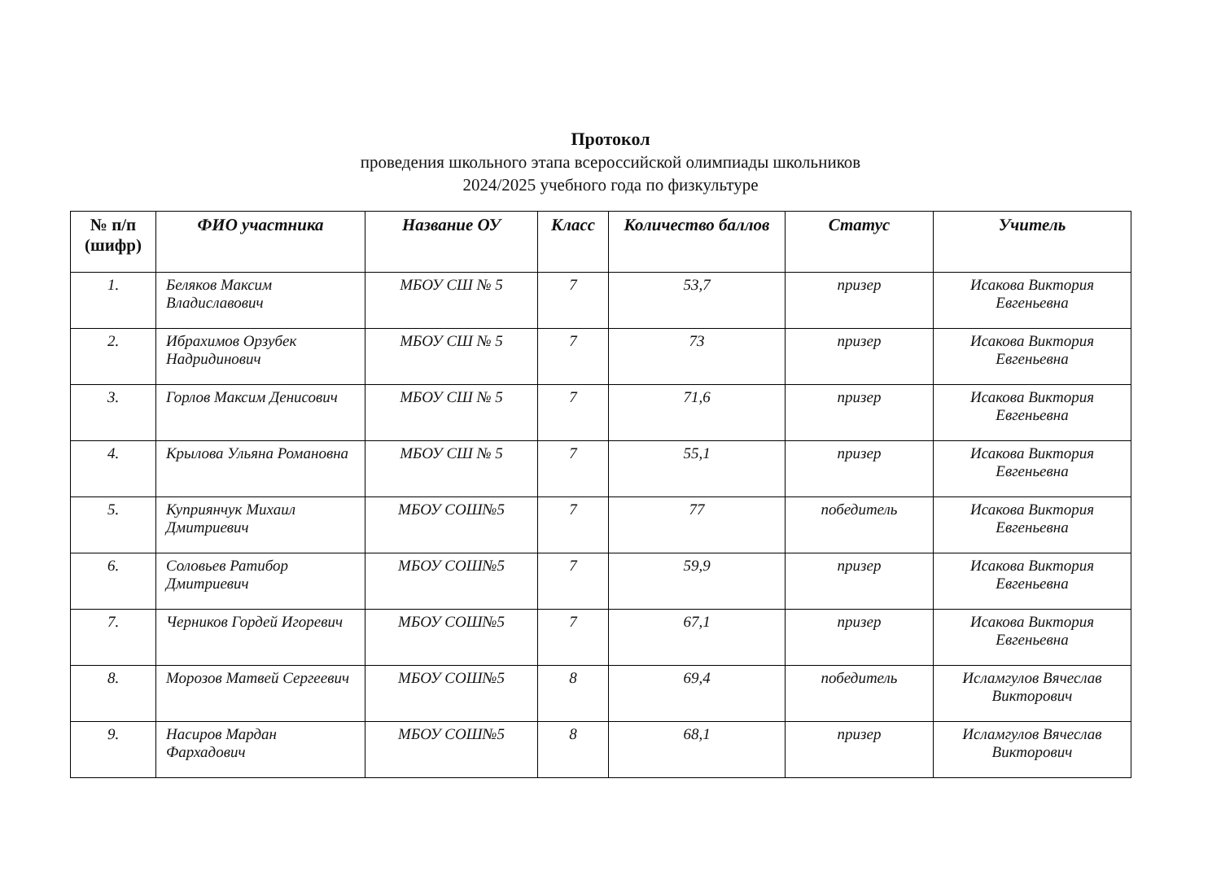Протокол
проведения школьного этапа всероссийской олимпиады школьников
2024/2025 учебного года по физкультуре
| № п/п (шифр) | ФИО участника | Название ОУ | Класс | Количество баллов | Статус | Учитель |
| --- | --- | --- | --- | --- | --- | --- |
| 1. | Беляков Максим Владиславович | МБОУ СШ № 5 | 7 | 53,7 | призер | Исакова Виктория Евгеньевна |
| 2. | Ибрахимов Орзубек Надридинович | МБОУ СШ № 5 | 7 | 73 | призер | Исакова Виктория Евгеньевна |
| 3. | Горлов Максим Денисович | МБОУ СШ № 5 | 7 | 71,6 | призер | Исакова Виктория Евгеньевна |
| 4. | Крылова Ульяна Романовна | МБОУ СШ № 5 | 7 | 55,1 | призер | Исакова Виктория Евгеньевна |
| 5. | Куприянчук Михаил Дмитриевич | МБОУ СОШ№5 | 7 | 77 | победитель | Исакова Виктория Евгеньевна |
| 6. | Соловьев Ратибор Дмитриевич | МБОУ СОШ№5 | 7 | 59,9 | призер | Исакова Виктория Евгеньевна |
| 7. | Черников Гордей Игоревич | МБОУ СОШ№5 | 7 | 67,1 | призер | Исакова Виктория Евгеньевна |
| 8. | Морозов Матвей Сергеевич | МБОУ СОШ№5 | 8 | 69,4 | победитель | Исламгулов Вячеслав Викторович |
| 9. | Насиров Мардан Фархадович | МБОУ СОШ№5 | 8 | 68,1 | призер | Исламгулов Вячеслав Викторович |